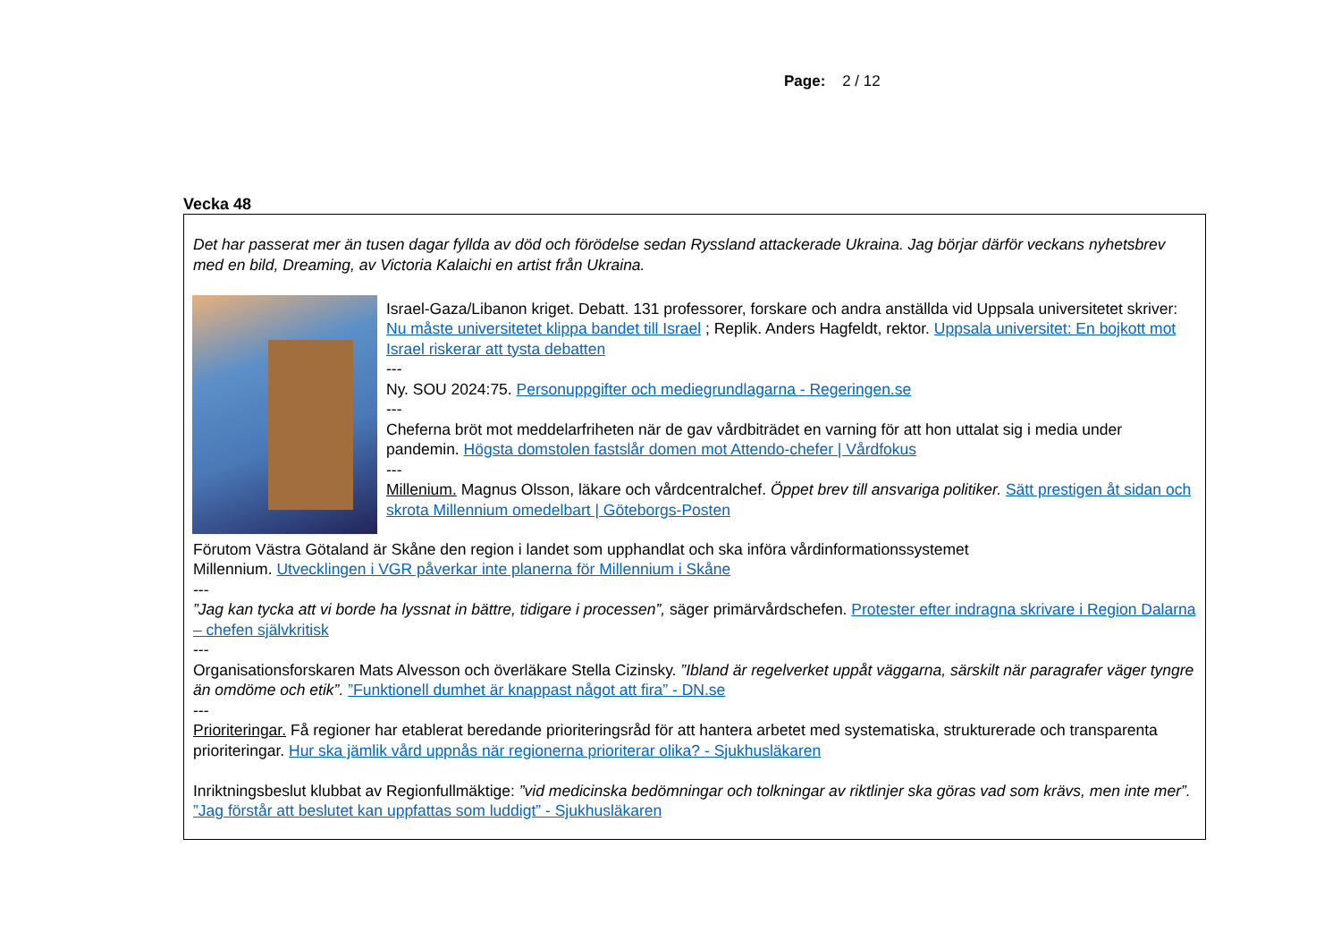Page: 2 / 12
Vecka 48
Det har passerat mer än tusen dagar fyllda av död och förödelse sedan Ryssland attackerade Ukraina. Jag börjar därför veckans nyhetsbrev med en bild, Dreaming, av Victoria Kalaichi en artist från Ukraina.
Israel-Gaza/Libanon kriget. Debatt. 131 professorer, forskare och andra anställda vid Uppsala universitetet skriver: Nu måste universitetet klippa bandet till Israel ; Replik. Anders Hagfeldt, rektor. Uppsala universitet: En bojkott mot Israel riskerar att tysta debatten
---
Ny. SOU 2024:75. Personuppgifter och mediegrundlagarna - Regeringen.se
---
Cheferna bröt mot meddelarfriheten när de gav vårdbiträdet en varning för att hon uttalat sig i media under pandemin. Högsta domstolen fastslår domen mot Attendo-chefer | Vårdfokus
---
Millenium. Magnus Olsson, läkare och vårdcentralchef. Öppet brev till ansvariga politiker. Sätt prestigen åt sidan och skrota Millennium omedelbart | Göteborgs-Posten
Förutom Västra Götaland är Skåne den region i landet som upphandlat och ska införa vårdinformationssystemet
Millennium. Utvecklingen i VGR påverkar inte planerna för Millennium i Skåne
---
”Jag kan tycka att vi borde ha lyssnat in bättre, tidigare i processen”, säger primärvårdschefen. Protester efter indragna skrivare i Region Dalarna – chefen självkritisk
---
Organisationsforskaren Mats Alvesson och överläkare Stella Cizinsky. ”Ibland är regelverket uppåt väggarna, särskilt när paragrafer väger tyngre än omdöme och etik”. ”Funktionell dumhet är knappast något att fira” - DN.se
---
Prioriteringar. Få regioner har etablerat beredande prioriteringsråd för att hantera arbetet med systematiska, strukturerade och transparenta prioriteringar. Hur ska jämlik vård uppnås när regionerna prioriterar olika? - Sjukhusläkaren
Inriktningsbeslut klubbat av Regionfullmäktige: ”vid medicinska bedömningar och tolkningar av riktlinjer ska göras vad som krävs, men inte mer”. ”Jag förstår att beslutet kan uppfattas som luddigt” - Sjukhusläkaren